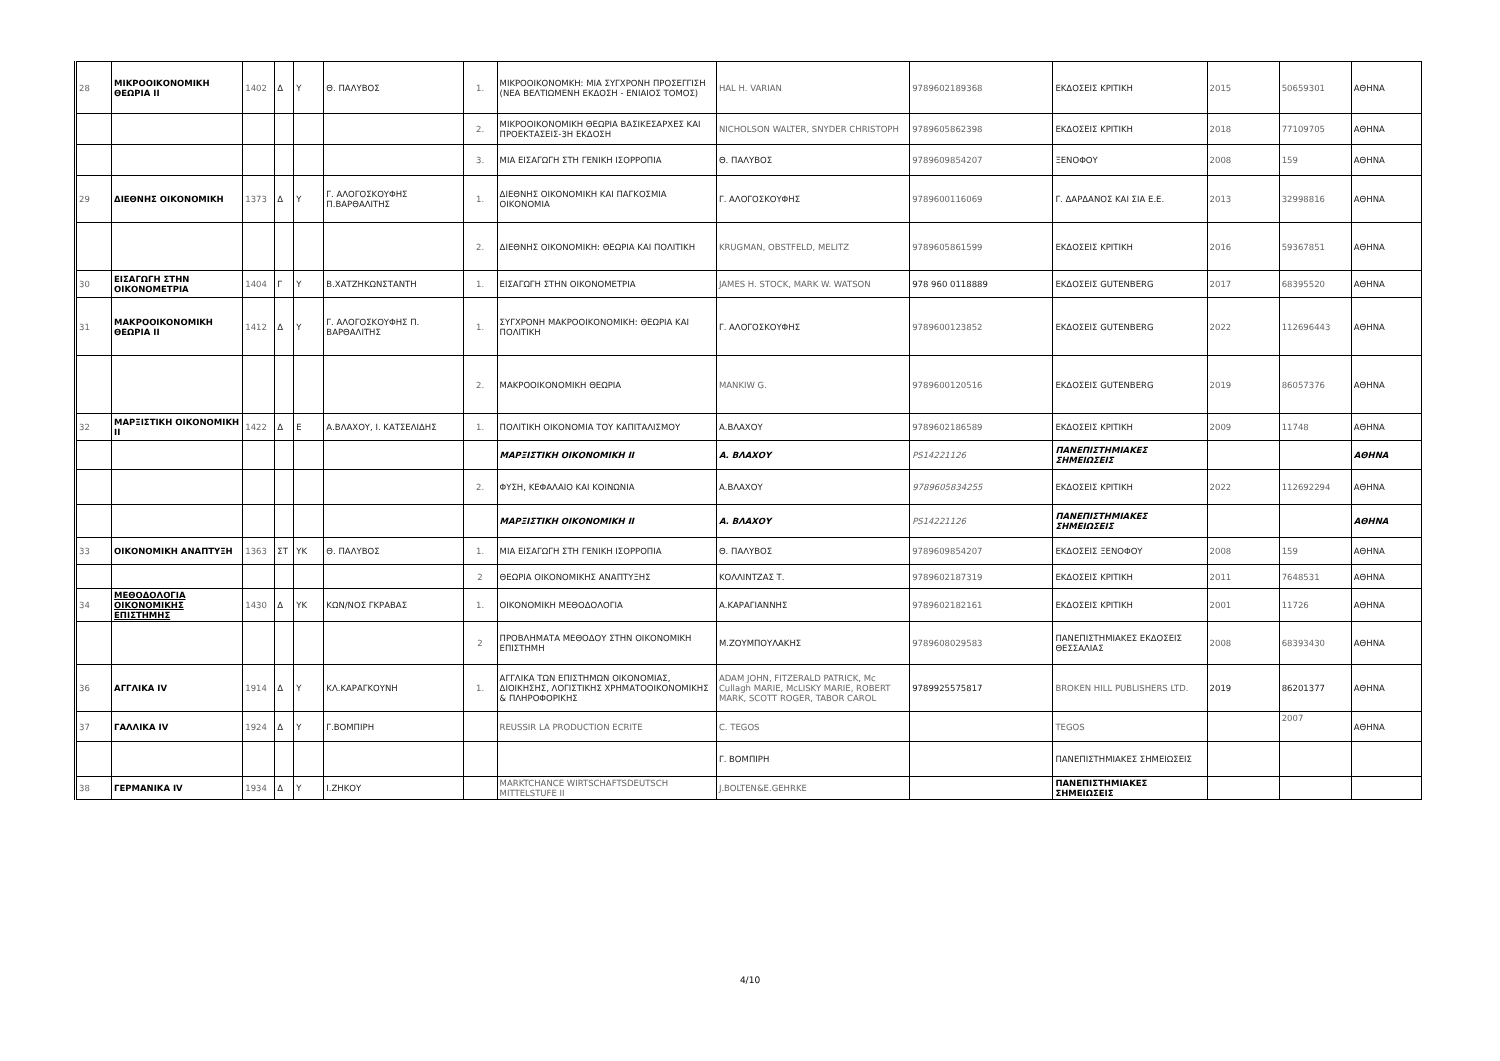| 28 | ΜΙΚΡΟΟΙΚΟΝΟΜΙΚΗ ΘΕΩΡΙΑ II | 1402 | Δ | Υ | Θ. ΠΑΛΥΒΟΣ | 1. | ΜΙΚΡΟΟΙΚΟΝΟΜΚΗ: ΜΙΑ ΣΥΓΧΡΟΝΗ ΠΡΟΣΕΓΓΙΣΗ (ΝΕΑ ΒΕΛΤΙΩΜΕΝΗ ΕΚΔΟΣΗ - ΕΝΙΑΙΟΣ ΤΟΜΟΣ) | HAL H. VARIAN | 9789602189368 | ΕΚΔΟΣΕΙΣ ΚΡΙΤΙΚΗ | 2015 | 50659301 | ΑΘΗΝΑ |
| | | | | | | 2. | ΜΙΚΡΟΟΙΚΟΝΟΜΙΚΗ ΘΕΩΡΙΑ ΒΑΣΙΚΕΣΑΡΧΕΣ ΚΑΙ ΠΡΟΕΚΤΑΣΕΙΣ-3Η ΕΚΔΟΣΗ | NICHOLSON WALTER, SNYDER CHRISTOPH | 9789605862398 | ΕΚΔΟΣΕΙΣ ΚΡΙΤΙΚΗ | 2018 | 77109705 | ΑΘΗΝΑ |
| | | | | | | 3. | ΜΙΑ ΕΙΣΑΓΩΓΗ ΣΤΗ ΓΕΝΙΚΗ ΙΣΟΡΡΟΠΙΑ | Θ. ΠΑΛΥΒΟΣ | 9789609854207 | ΞΕΝΟΦΟΥ | 2008 | 159 | ΑΘΗΝΑ |
| 29 | ΔΙΕΘΝΗΣ ΟΙΚΟΝΟΜΙΚΗ | 1373 | Δ | Υ | Γ. ΑΛΟΓΟΣΚΟΥΦΗΣ Π.ΒΑΡΘΑΛΙΤΗΣ | 1. | ΔΙΕΘΝΗΣ ΟΙΚΟΝΟΜΙΚΗ ΚΑΙ ΠΑΓΚΟΣΜΙΑ ΟΙΚΟΝΟΜΙΑ | Γ. ΑΛΟΓΟΣΚΟΥΦΗΣ | 9789600116069 | Γ. ΔΑΡΔΑΝΟΣ ΚΑΙ ΣΙΑ Ε.Ε. | 2013 | 32998816 | ΑΘΗΝΑ |
| | | | | | | 2. | ΔΙΕΘΝΗΣ ΟΙΚΟΝΟΜΙΚΗ: ΘΕΩΡΙΑ ΚΑΙ ΠΟΛΙΤΙΚΗ | KRUGMAN, OBSTFELD, MELITZ | 9789605861599 | ΕΚΔΟΣΕΙΣ ΚΡΙΤΙΚΗ | 2016 | 59367851 | ΑΘΗΝΑ |
| 30 | ΕΙΣΑΓΩΓΗ ΣΤΗΝ ΟΙΚΟΝΟΜΕΤΡΙΑ | 1404 | Γ | Υ | Β.ΧΑΤΖΗΚΩΝΣΤΑΝΤΗ | 1. | ΕΙΣΑΓΩΓΗ ΣΤΗΝ ΟΙΚΟΝΟΜΕΤΡΙΑ | JAMES H. STOCK, MARK W. WATSON | 978 960 0118889 | ΕΚΔΟΣΕΙΣ GUTENBERG | 2017 | 68395520 | ΑΘΗΝΑ |
| 31 | ΜΑΚΡΟΟΙΚΟΝΟΜΙΚΗ ΘΕΩΡΙΑ II | 1412 | Δ | Υ | Γ. ΑΛΟΓΟΣΚΟΥΦΗΣ Π. ΒΑΡΘΑΛΙΤΗΣ | 1. | ΣΥΓΧΡΟΝΗ ΜΑΚΡΟΟΙΚΟΝΟΜΙΚΗ: ΘΕΩΡΙΑ ΚΑΙ ΠΟΛΙΤΙΚΗ | Γ. ΑΛΟΓΟΣΚΟΥΦΗΣ | 9789600123852 | ΕΚΔΟΣΕΙΣ GUTENBERG | 2022 | 112696443 | ΑΘΗΝΑ |
| | | | | | | 2. | ΜΑΚΡΟΟΙΚΟΝΟΜΙΚΗ ΘΕΩΡΙΑ | MANKIW G. | 9789600120516 | ΕΚΔΟΣΕΙΣ GUTENBERG | 2019 | 86057376 | ΑΘΗΝΑ |
| 32 | ΜΑΡΞΙΣΤΙΚΗ ΟΙΚΟΝΟΜΙΚΗ II | 1422 | Δ | Ε | Α.ΒΛΑΧΟΥ, Ι. ΚΑΤΣΕΛΙΔΗΣ | 1. | ΠΟΛΙΤΙΚΗ ΟΙΚΟΝΟΜΙΑ ΤΟΥ ΚΑΠΙΤΑΛΙΣΜΟΥ | Α.ΒΛΑΧΟΥ | 9789602186589 | ΕΚΔΟΣΕΙΣ ΚΡΙΤΙΚΗ | 2009 | 11748 | ΑΘΗΝΑ |
| | | | | | | | ΜΑΡΞΙΣΤΙΚΗ ΟΙΚΟΝΟΜΙΚΗ II | Α. ΒΛΑΧΟΥ | PS14221126 | ΠΑΝΕΠΙΣΤΗΜΙΑΚΕΣ ΣΗΜΕΙΩΣΕΙΣ | | | ΑΘΗΝΑ |
| | | | | | | 2. | ΦΥΣΗ, ΚΕΦΑΛΑΙΟ ΚΑΙ ΚΟΙΝΩΝΙΑ | Α.ΒΛΑΧΟΥ | 9789605834255 | ΕΚΔΟΣΕΙΣ ΚΡΙΤΙΚΗ | 2022 | 112692294 | ΑΘΗΝΑ |
| | | | | | | | ΜΑΡΞΙΣΤΙΚΗ ΟΙΚΟΝΟΜΙΚΗ II | Α. ΒΛΑΧΟΥ | PS14221126 | ΠΑΝΕΠΙΣΤΗΜΙΑΚΕΣ ΣΗΜΕΙΩΣΕΙΣ | | | ΑΘΗΝΑ |
| 33 | ΟΙΚΟΝΟΜΙΚΗ ΑΝΑΠΤΥΞΗ | 1363 | ΣΤ | ΥΚ | Θ. ΠΑΛΥΒΟΣ | 1. | ΜΙΑ ΕΙΣΑΓΩΓΗ ΣΤΗ ΓΕΝΙΚΗ ΙΣΟΡΡΟΠΙΑ | Θ. ΠΑΛΥΒΟΣ | 9789609854207 | ΕΚΔΟΣΕΙΣ ΞΕΝΟΦΟΥ | 2008 | 159 | ΑΘΗΝΑ |
| | | | | | | 2 | ΘΕΩΡΙΑ ΟΙΚΟΝΟΜΙΚΗΣ ΑΝΑΠΤΥΞΗΣ | ΚΟΛΛΙΝΤΖΑΣ Τ. | 9789602187319 | ΕΚΔΟΣΕΙΣ ΚΡΙΤΙΚΗ | 2011 | 7648531 | ΑΘΗΝΑ |
| 34 | ΜΕΘΟΔΟΛΟΓΙΑ ΟΙΚΟΝΟΜΙΚΗΣ ΕΠΙΣΤΗΜΗΣ | 1430 | Δ | ΥΚ | ΚΩΝ/ΝΟΣ ΓΚΡΑΒΑΣ | 1. | ΟΙΚΟΝΟΜΙΚΗ ΜΕΘΟΔΟΛΟΓΙΑ | Α.ΚΑΡΑΓΙΑΝΝΗΣ | 9789602182161 | ΕΚΔΟΣΕΙΣ ΚΡΙΤΙΚΗ | 2001 | 11726 | ΑΘΗΝΑ |
| | | | | | | 2 | ΠΡΟΒΛΗΜΑΤΑ ΜΕΘΟΔΟΥ ΣΤΗΝ ΟΙΚΟΝΟΜΙΚΗ ΕΠΙΣΤΗΜΗ | Μ.ΖΟΥΜΠΟΥΛΑΚΗΣ | 9789608029583 | ΠΑΝΕΠΙΣΤΗΜΙΑΚΕΣ ΕΚΔΟΣΕΙΣ ΘΕΣΣΑΛΙΑΣ | 2008 | 68393430 | ΑΘΗΝΑ |
| 36 | ΑΓΓΛΙΚΑ IV | 1914 | Δ | Υ | ΚΛ.ΚΑΡΑΓΚΟΥΝΗ | 1. | ΑΓΓΛΙΚΑ ΤΩΝ ΕΠΙΣΤΗΜΩΝ ΟΙΚΟΝΟΜΙΑΣ, ΔΙΟΙΚΗΣΗΣ, ΛΟΓΙΣΤΙΚΗΣ ΧΡΗΜΑΤΟΟΙΚΟΝΟΜΙΚΗΣ & ΠΛΗΡΟΦΟΡΙΚΗΣ | ADAM JOHN, FITZERALD PATRICK, Mc Cullagh MARIE, McLISKY MARIE, ROBERT MARK, SCOTT ROGER, TABOR CAROL | 9789925575817 | BROKEN HILL PUBLISHERS LTD. | 2019 | 86201377 | ΑΘΗΝΑ |
| 37 | ΓΑΛΛΙΚΑ IV | 1924 | Δ | Υ | Γ.ΒΟΜΠΙΡΗ | | REUSSIR LA PRODUCTION ECRITE | C. TEGOS | | TEGOS | | 2007 | ΑΘΗΝΑ |
| | | | | | | | | Γ. ΒΟΜΠΙΡΗ | | ΠΑΝΕΠΙΣΤΗΜΙΑΚΕΣ ΣΗΜΕΙΩΣΕΙΣ | | | |
| 38 | ΓΕΡΜΑΝΙΚΑ IV | 1934 | Δ | Υ | Ι.ΖΗΚΟΥ | | MARKTCHANCE WIRTSCHAFTSDEUTSCH MITTELSTUFE II | J.BOLTEN&E.GEHRKE | | ΠΑΝΕΠΙΣΤΗΜΙΑΚΕΣ ΣΗΜΕΙΩΣΕΙΣ | | | |
4/10